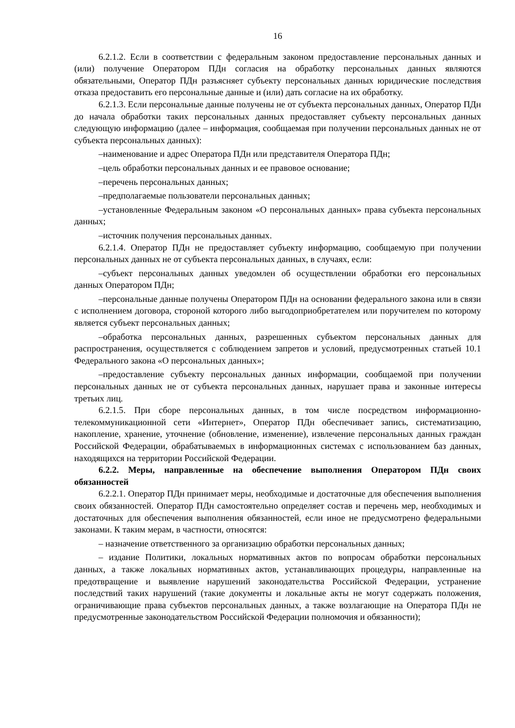16
6.2.1.2. Если в соответствии с федеральным законом предоставление персональных данных и (или) получение Оператором ПДн согласия на обработку персональных данных являются обязательными, Оператор ПДн разъясняет субъекту персональных данных юридические последствия отказа предоставить его персональные данные и (или) дать согласие на их обработку.
6.2.1.3. Если персональные данные получены не от субъекта персональных данных, Оператор ПДн до начала обработки таких персональных данных предоставляет субъекту персональных данных следующую информацию (далее – информация, сообщаемая при получении персональных данных не от субъекта персональных данных):
–наименование и адрес Оператора ПДн или представителя Оператора ПДн;
–цель обработки персональных данных и ее правовое основание;
–перечень персональных данных;
–предполагаемые пользователи персональных данных;
–установленные Федеральным законом «О персональных данных» права субъекта персональных данных;
–источник получения персональных данных.
6.2.1.4. Оператор ПДн не предоставляет субъекту информацию, сообщаемую при получении персональных данных не от субъекта персональных данных, в случаях, если:
–субъект персональных данных уведомлен об осуществлении обработки его персональных данных Оператором ПДн;
–персональные данные получены Оператором ПДн на основании федерального закона или в связи с исполнением договора, стороной которого либо выгодоприобретателем или поручителем по которому является субъект персональных данных;
–обработка персональных данных, разрешенных субъектом персональных данных для распространения, осуществляется с соблюдением запретов и условий, предусмотренных статьей 10.1 Федерального закона «О персональных данных»;
–предоставление субъекту персональных данных информации, сообщаемой при получении персональных данных не от субъекта персональных данных, нарушает права и законные интересы третьих лиц.
6.2.1.5. При сборе персональных данных, в том числе посредством информационно-телекоммуникационной сети «Интернет», Оператор ПДн обеспечивает запись, систематизацию, накопление, хранение, уточнение (обновление, изменение), извлечение персональных данных граждан Российской Федерации, обрабатываемых в информационных системах с использованием баз данных, находящихся на территории Российской Федерации.
6.2.2. Меры, направленные на обеспечение выполнения Оператором ПДн своих обязанностей
6.2.2.1. Оператор ПДн принимает меры, необходимые и достаточные для обеспечения выполнения своих обязанностей. Оператор ПДн самостоятельно определяет состав и перечень мер, необходимых и достаточных для обеспечения выполнения обязанностей, если иное не предусмотрено федеральными законами. К таким мерам, в частности, относятся:
– назначение ответственного за организацию обработки персональных данных;
– издание Политики, локальных нормативных актов по вопросам обработки персональных данных, а также локальных нормативных актов, устанавливающих процедуры, направленные на предотвращение и выявление нарушений законодательства Российской Федерации, устранение последствий таких нарушений (такие документы и локальные акты не могут содержать положения, ограничивающие права субъектов персональных данных, а также возлагающие на Оператора ПДн не предусмотренные законодательством Российской Федерации полномочия и обязанности);